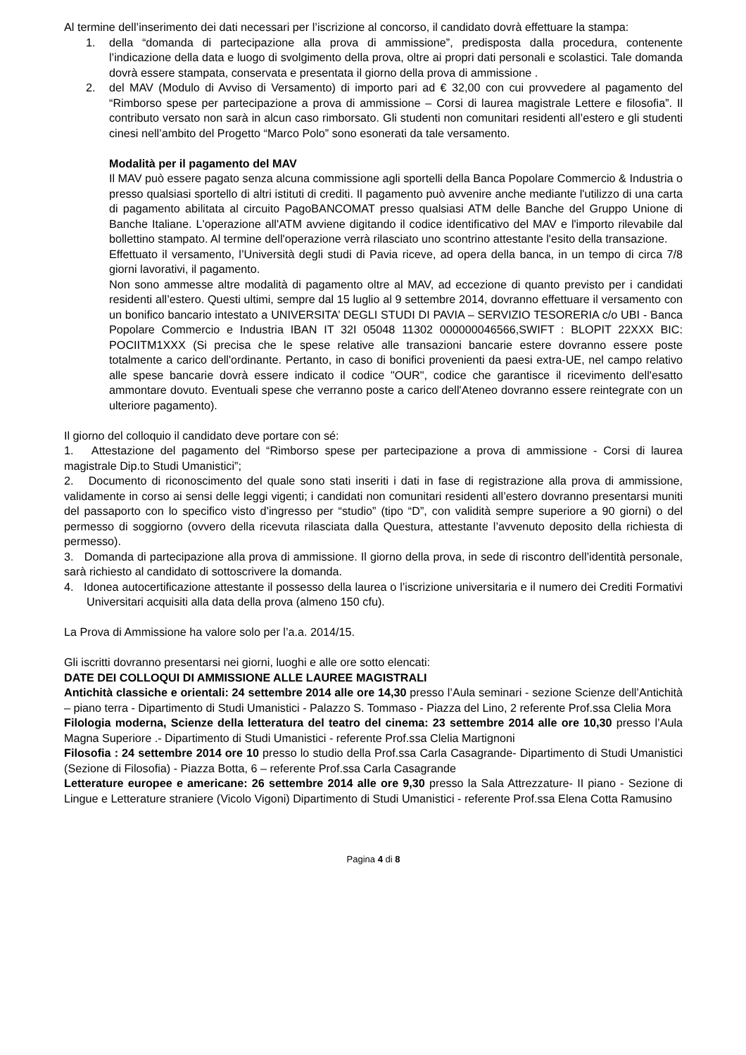Al termine dell’inserimento dei dati necessari per l’iscrizione al concorso, il candidato dovrà effettuare la stampa:
1. della “domanda di partecipazione alla prova di ammissione”, predisposta dalla procedura, contenente l’indicazione della data e luogo di svolgimento della prova, oltre ai propri dati personali e scolastici. Tale domanda dovrà essere stampata, conservata e presentata il giorno della prova di ammissione .
2. del MAV (Modulo di Avviso di Versamento) di importo pari ad € 32,00 con cui provvedere al pagamento del “Rimborso spese per partecipazione a prova di ammissione – Corsi di laurea magistrale Lettere e filosofia”. Il contributo versato non sarà in alcun caso rimborsato. Gli studenti non comunitari residenti all’estero e gli studenti cinesi nell’ambito del Progetto “Marco Polo” sono esonerati da tale versamento.
Modalità per il pagamento del MAV
Il MAV può essere pagato senza alcuna commissione agli sportelli della Banca Popolare Commercio & Industria o presso qualsiasi sportello di altri istituti di crediti. Il pagamento può avvenire anche mediante l'utilizzo di una carta di pagamento abilitata al circuito PagoBANCOMAT presso qualsiasi ATM delle Banche del Gruppo Unione di Banche Italiane. L'operazione all'ATM avviene digitando il codice identificativo del MAV e l'importo rilevabile dal bollettino stampato. Al termine dell'operazione verrà rilasciato uno scontrino attestante l'esito della transazione.
Effettuato il versamento, l’Università degli studi di Pavia riceve, ad opera della banca, in un tempo di circa 7/8 giorni lavorativi, il pagamento.
Non sono ammesse altre modalità di pagamento oltre al MAV, ad eccezione di quanto previsto per i candidati residenti all’estero. Questi ultimi, sempre dal 15 luglio al 9 settembre 2014, dovranno effettuare il versamento con un bonifico bancario intestato a UNIVERSITA’ DEGLI STUDI DI PAVIA – SERVIZIO TESORERIA c/o UBI - Banca Popolare Commercio e Industria IBAN IT 32I 05048 11302 000000046566,SWIFT : BLOPIT 22XXX BIC: POCIITM1XXX (Si precisa che le spese relative alle transazioni bancarie estere dovranno essere poste totalmente a carico dell'ordinante. Pertanto, in caso di bonifici provenienti da paesi extra-UE, nel campo relativo alle spese bancarie dovrà essere indicato il codice "OUR", codice che garantisce il ricevimento dell'esatto ammontare dovuto. Eventuali spese che verranno poste a carico dell'Ateneo dovranno essere reintegrate con un ulteriore pagamento).
Il giorno del colloquio il candidato deve portare con sé:
1. Attestazione del pagamento del “Rimborso spese per partecipazione a prova di ammissione - Corsi di laurea magistrale Dip.to Studi Umanistici”;
2. Documento di riconoscimento del quale sono stati inseriti i dati in fase di registrazione alla prova di ammissione, validamente in corso ai sensi delle leggi vigenti; i candidati non comunitari residenti all’estero dovranno presentarsi muniti del passaporto con lo specifico visto d’ingresso per “studio” (tipo “D”, con validità sempre superiore a 90 giorni) o del permesso di soggiorno (ovvero della ricevuta rilasciata dalla Questura, attestante l’avvenuto deposito della richiesta di permesso).
3. Domanda di partecipazione alla prova di ammissione. Il giorno della prova, in sede di riscontro dell’identità personale, sarà richiesto al candidato di sottoscrivere la domanda.
4. Idonea autocertificazione attestante il possesso della laurea o l’iscrizione universitaria e il numero dei Crediti Formativi Universitari acquisiti alla data della prova (almeno 150 cfu).
La Prova di Ammissione ha valore solo per l’a.a. 2014/15.
Gli iscritti dovranno presentarsi nei giorni, luoghi e alle ore sotto elencati:
DATE DEI COLLOQUI DI AMMISSIONE ALLE LAUREE MAGISTRALI
Antichità classiche e orientali: 24 settembre 2014 alle ore 14,30 presso l’Aula seminari - sezione Scienze dell’Antichità – piano terra - Dipartimento di Studi Umanistici - Palazzo S. Tommaso - Piazza del Lino, 2 referente Prof.ssa Clelia Mora
Filologia moderna, Scienze della letteratura del teatro del cinema: 23 settembre 2014 alle ore 10,30 presso l’Aula Magna Superiore .- Dipartimento di Studi Umanistici - referente Prof.ssa Clelia Martignoni
Filosofia : 24 settembre 2014 ore 10 presso lo studio della Prof.ssa Carla Casagrande- Dipartimento di Studi Umanistici (Sezione di Filosofia) - Piazza Botta, 6 – referente Prof.ssa Carla Casagrande
Letterature europee e americane: 26 settembre 2014 alle ore 9,30 presso la Sala Attrezzature- II piano - Sezione di Lingue e Letterature straniere (Vicolo Vigoni) Dipartimento di Studi Umanistici - referente Prof.ssa Elena Cotta Ramusino
Pagina 4 di 8